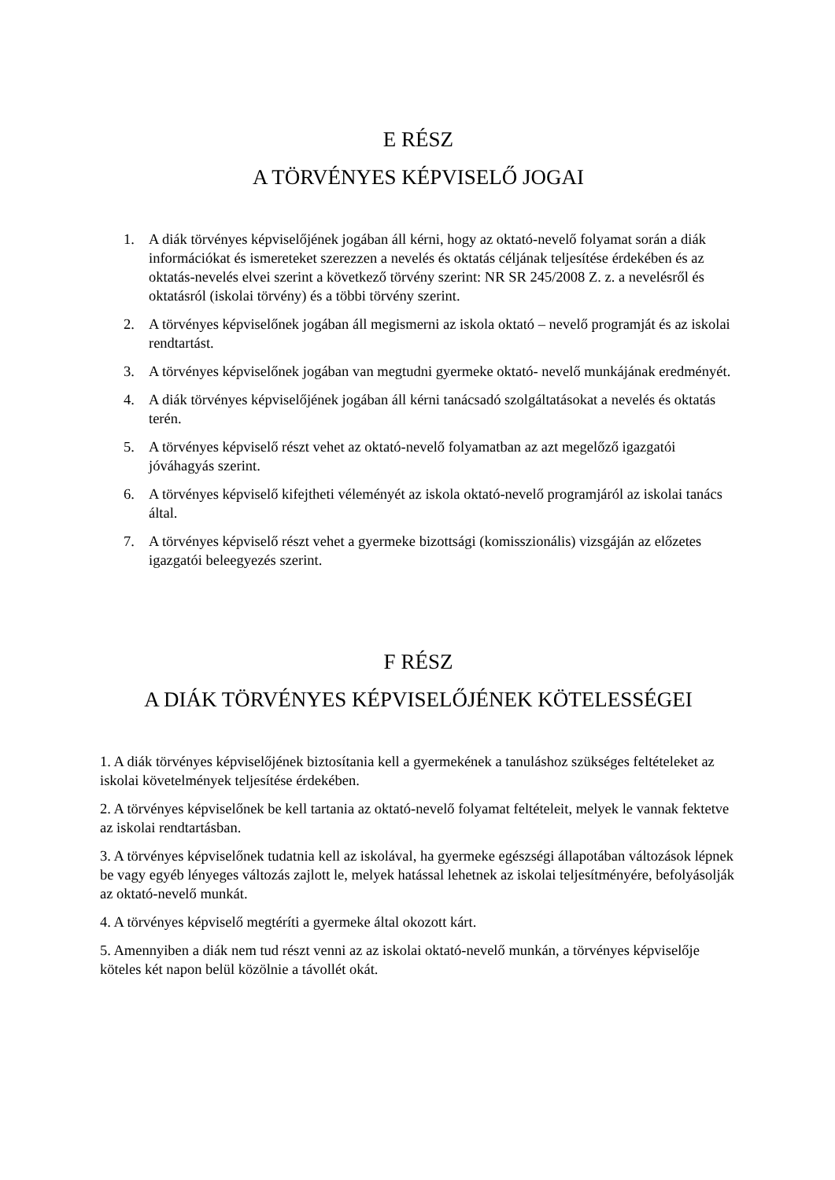E RÉSZ
A TÖRVÉNYES KÉPVISELŐ JOGAI
1. A diák törvényes képviselőjének jogában áll kérni, hogy az oktató-nevelő folyamat során a diák információkat és ismereteket szerezzen a nevelés és oktatás céljának teljesítése érdekében és az oktatás-nevelés elvei szerint a következő törvény szerint: NR SR 245/2008 Z. z. a nevelésről és oktatásról (iskolai törvény) és a többi törvény szerint.
2. A törvényes képviselőnek jogában áll megismerni az iskola oktató – nevelő programját és az iskolai rendtartást.
3. A törvényes képviselőnek jogában van megtudni gyermeke oktató- nevelő munkájának eredményét.
4. A diák törvényes képviselőjének jogában áll kérni tanácsadó szolgáltatásokat a nevelés és oktatás terén.
5. A törvényes képviselő részt vehet az oktató-nevelő folyamatban az azt megelőző igazgatói jóváhagyás szerint.
6. A törvényes képviselő kifejtheti véleményét az iskola oktató-nevelő programjáról az iskolai tanács által.
7. A törvényes képviselő részt vehet a gyermeke bizottsági (komisszionális) vizsgáján az előzetes igazgatói beleegyezés szerint.
F RÉSZ
A DIÁK TÖRVÉNYES KÉPVISELŐJÉNEK KÖTELESSÉGEI
1. A diák törvényes képviselőjének biztosítania kell a gyermekének a tanuláshoz szükséges feltételeket az iskolai követelmények teljesítése érdekében.
2. A törvényes képviselőnek be kell tartania az oktató-nevelő folyamat feltételeit, melyek le vannak fektetve az iskolai rendtartásban.
3. A törvényes képviselőnek tudatnia kell az iskolával, ha gyermeke egészségi állapotában változások lépnek be vagy egyéb lényeges változás zajlott le, melyek hatással lehetnek az iskolai teljesítményére, befolyásolják az oktató-nevelő munkát.
4. A törvényes képviselő megtéríti a gyermeke által okozott kárt.
5. Amennyiben a diák nem tud részt venni az az iskolai oktató-nevelő munkán, a törvényes képviselője köteles két napon belül közölnie a távollét okát.